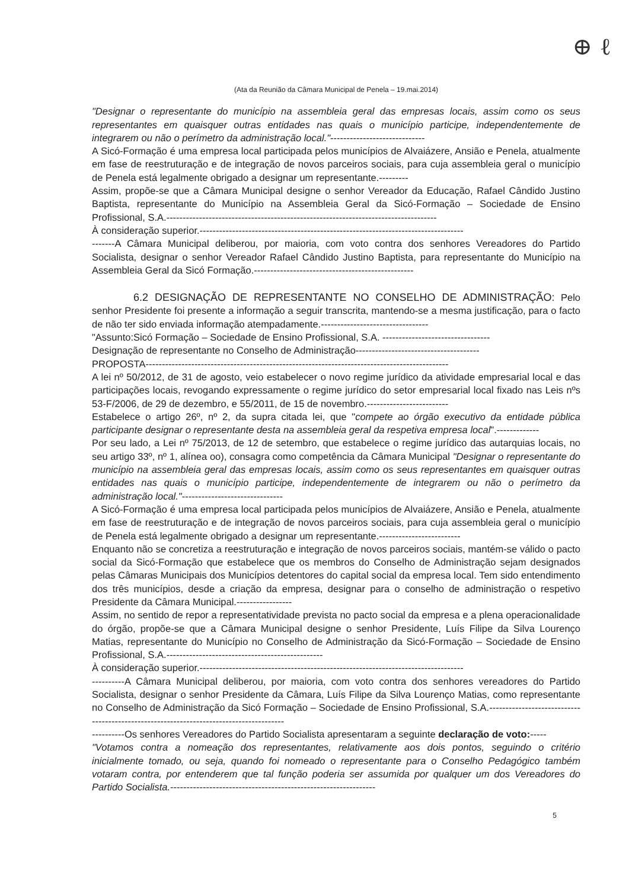⊕ ℓ
(Ata da Reunião da Câmara Municipal de Penela – 19.mai.2014)
"Designar o representante do município na assembleia geral das empresas locais, assim como os seus representantes em quaisquer outras entidades nas quais o município participe, independentemente de integrarem ou não o perímetro da administração local."-----------------------------
A Sicó-Formação é uma empresa local participada pelos municípios de Alvaiázere, Ansião e Penela, atualmente em fase de reestruturação e de integração de novos parceiros sociais, para cuja assembleia geral o município de Penela está legalmente obrigado a designar um representante.---------
Assim, propõe-se que a Câmara Municipal designe o senhor Vereador da Educação, Rafael Cândido Justino Baptista, representante do Município na Assembleia Geral da Sicó-Formação – Sociedade de Ensino Profissional, S.A.-----------------------------------------------------------------------------------
À consideração superior.---------------------------------------------------------------------------------
-------A Câmara Municipal deliberou, por maioria, com voto contra dos senhores Vereadores do Partido Socialista, designar o senhor Vereador Rafael Cândido Justino Baptista, para representante do Município na Assembleia Geral da Sicó Formação.-------------------------------------------------
6.2 DESIGNAÇÃO DE REPRESENTANTE NO CONSELHO DE ADMINISTRAÇÃO: Pelo senhor Presidente foi presente a informação a seguir transcrita, mantendo-se a mesma justificação, para o facto de não ter sido enviada informação atempadamente.---------------------------------
"Assunto:Sicó Formação – Sociedade de Ensino Profissional, S.A. ---------------------------------
Designação de representante no Conselho de Administração--------------------------------------
PROPOSTA---------------------------------------------------------------------------------------------
A lei nº 50/2012, de 31 de agosto, veio estabelecer o novo regime jurídico da atividade empresarial local e das participações locais, revogando expressamente o regime jurídico do setor empresarial local fixado nas Leis nºs 53-F/2006, de 29 de dezembro, e 55/2011, de 15 de novembro.-------------------------
Estabelece o artigo 26º, nº 2, da supra citada lei, que "compete ao órgão executivo da entidade pública participante designar o representante desta na assembleia geral da respetiva empresa local".-------------
Por seu lado, a Lei nº 75/2013, de 12 de setembro, que estabelece o regime jurídico das autarquias locais, no seu artigo 33º, nº 1, alínea oo), consagra como competência da Câmara Municipal "Designar o representante do município na assembleia geral das empresas locais, assim como os seus representantes em quaisquer outras entidades nas quais o município participe, independentemente de integrarem ou não o perímetro da administração local."-------------------------------
A Sicó-Formação é uma empresa local participada pelos municípios de Alvaiázere, Ansião e Penela, atualmente em fase de reestruturação e de integração de novos parceiros sociais, para cuja assembleia geral o município de Penela está legalmente obrigado a designar um representante.-------------------------
Enquanto não se concretiza a reestruturação e integração de novos parceiros sociais, mantém-se válido o pacto social da Sicó-Formação que estabelece que os membros do Conselho de Administração sejam designados pelas Câmaras Municipais dos Municípios detentores do capital social da empresa local. Tem sido entendimento dos três municípios, desde a criação da empresa, designar para o conselho de administração o respetivo Presidente da Câmara Municipal.-----------------
Assim, no sentido de repor a representatividade prevista no pacto social da empresa e a plena operacionalidade do órgão, propõe-se que a Câmara Municipal designe o senhor Presidente, Luís Filipe da Silva Lourenço Matias, representante do Município no Conselho de Administração da Sicó-Formação – Sociedade de Ensino Profissional, S.A.------------------------------------------------
À consideração superior.---------------------------------------------------------------------------------
----------A Câmara Municipal deliberou, por maioria, com voto contra dos senhores vereadores do Partido Socialista, designar o senhor Presidente da Câmara, Luís Filipe da Silva Lourenço Matias, como representante no Conselho de Administração da Sicó Formação – Sociedade de Ensino Profissional, S.A.---------------------------------------------------------------------------------------
----------Os senhores Vereadores do Partido Socialista apresentaram a seguinte declaração de voto:-----
"Votamos contra a nomeação dos representantes, relativamente aos dois pontos, seguindo o critério inicialmente tomado, ou seja, quando foi nomeado o representante para o Conselho Pedagógico também votaram contra, por entenderem que tal função poderia ser assumida por qualquer um dos Vereadores do Partido Socialista.---------------------------------------------------------------
5